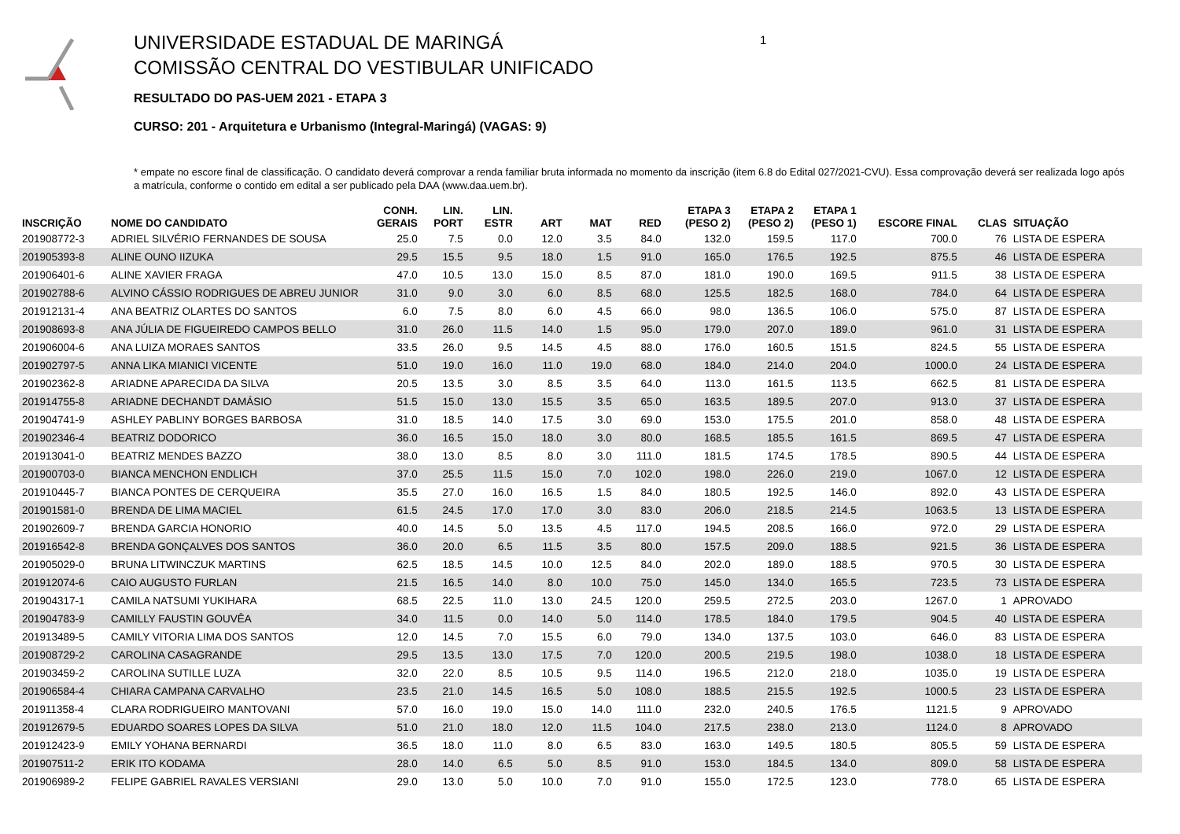UNIVERSIDADE ESTADUAL DE MARINGÁ
COMISSÃO CENTRAL DO VESTIBULAR UNIFICADO
RESULTADO DO PAS-UEM 2021 - ETAPA 3
CURSO: 201 - Arquitetura e Urbanismo (Integral-Maringá) (VAGAS: 9)
1
* empate no escore final de classificação. O candidato deverá comprovar a renda familiar bruta informada no momento da inscrição (item 6.8 do Edital 027/2021-CVU). Essa comprovação deverá ser realizada logo após a matrícula, conforme o contido em edital a ser publicado pela DAA (www.daa.uem.br).
| INSCRIÇÃO | NOME DO CANDIDATO | CONH. GERAIS | LIN. PORT | LIN. ESTR | ART | MAT | RED | ETAPA 3 (PESO 2) | ETAPA 2 (PESO 2) | ETAPA 1 (PESO 1) | ESCORE FINAL | CLAS | SITUAÇÃO |
| --- | --- | --- | --- | --- | --- | --- | --- | --- | --- | --- | --- | --- | --- |
| 201908772-3 | ADRIEL SILVÉRIO FERNANDES DE SOUSA | 25.0 | 7.5 | 0.0 | 12.0 | 3.5 | 84.0 | 132.0 | 159.5 | 117.0 | 700.0 | 76 | LISTA DE ESPERA |
| 201905393-8 | ALINE OUNO IIZUKA | 29.5 | 15.5 | 9.5 | 18.0 | 1.5 | 91.0 | 165.0 | 176.5 | 192.5 | 875.5 | 46 | LISTA DE ESPERA |
| 201906401-6 | ALINE XAVIER FRAGA | 47.0 | 10.5 | 13.0 | 15.0 | 8.5 | 87.0 | 181.0 | 190.0 | 169.5 | 911.5 | 38 | LISTA DE ESPERA |
| 201902788-6 | ALVINO CÁSSIO RODRIGUES DE ABREU JUNIOR | 31.0 | 9.0 | 3.0 | 6.0 | 8.5 | 68.0 | 125.5 | 182.5 | 168.0 | 784.0 | 64 | LISTA DE ESPERA |
| 201912131-4 | ANA BEATRIZ OLARTES DO SANTOS | 6.0 | 7.5 | 8.0 | 6.0 | 4.5 | 66.0 | 98.0 | 136.5 | 106.0 | 575.0 | 87 | LISTA DE ESPERA |
| 201908693-8 | ANA JÚLIA DE FIGUEIREDO CAMPOS BELLO | 31.0 | 26.0 | 11.5 | 14.0 | 1.5 | 95.0 | 179.0 | 207.0 | 189.0 | 961.0 | 31 | LISTA DE ESPERA |
| 201906004-6 | ANA LUIZA MORAES SANTOS | 33.5 | 26.0 | 9.5 | 14.5 | 4.5 | 88.0 | 176.0 | 160.5 | 151.5 | 824.5 | 55 | LISTA DE ESPERA |
| 201902797-5 | ANNA LIKA MIANICI VICENTE | 51.0 | 19.0 | 16.0 | 11.0 | 19.0 | 68.0 | 184.0 | 214.0 | 204.0 | 1000.0 | 24 | LISTA DE ESPERA |
| 201902362-8 | ARIADNE APARECIDA DA SILVA | 20.5 | 13.5 | 3.0 | 8.5 | 3.5 | 64.0 | 113.0 | 161.5 | 113.5 | 662.5 | 81 | LISTA DE ESPERA |
| 201914755-8 | ARIADNE DECHANDT DAMÁSIO | 51.5 | 15.0 | 13.0 | 15.5 | 3.5 | 65.0 | 163.5 | 189.5 | 207.0 | 913.0 | 37 | LISTA DE ESPERA |
| 201904741-9 | ASHLEY PABLINY BORGES BARBOSA | 31.0 | 18.5 | 14.0 | 17.5 | 3.0 | 69.0 | 153.0 | 175.5 | 201.0 | 858.0 | 48 | LISTA DE ESPERA |
| 201902346-4 | BEATRIZ DODORICO | 36.0 | 16.5 | 15.0 | 18.0 | 3.0 | 80.0 | 168.5 | 185.5 | 161.5 | 869.5 | 47 | LISTA DE ESPERA |
| 201913041-0 | BEATRIZ MENDES BAZZO | 38.0 | 13.0 | 8.5 | 8.0 | 3.0 | 111.0 | 181.5 | 174.5 | 178.5 | 890.5 | 44 | LISTA DE ESPERA |
| 201900703-0 | BIANCA MENCHON ENDLICH | 37.0 | 25.5 | 11.5 | 15.0 | 7.0 | 102.0 | 198.0 | 226.0 | 219.0 | 1067.0 | 12 | LISTA DE ESPERA |
| 201910445-7 | BIANCA PONTES DE CERQUEIRA | 35.5 | 27.0 | 16.0 | 16.5 | 1.5 | 84.0 | 180.5 | 192.5 | 146.0 | 892.0 | 43 | LISTA DE ESPERA |
| 201901581-0 | BRENDA DE LIMA MACIEL | 61.5 | 24.5 | 17.0 | 17.0 | 3.0 | 83.0 | 206.0 | 218.5 | 214.5 | 1063.5 | 13 | LISTA DE ESPERA |
| 201902609-7 | BRENDA GARCIA HONORIO | 40.0 | 14.5 | 5.0 | 13.5 | 4.5 | 117.0 | 194.5 | 208.5 | 166.0 | 972.0 | 29 | LISTA DE ESPERA |
| 201916542-8 | BRENDA GONÇALVES DOS SANTOS | 36.0 | 20.0 | 6.5 | 11.5 | 3.5 | 80.0 | 157.5 | 209.0 | 188.5 | 921.5 | 36 | LISTA DE ESPERA |
| 201905029-0 | BRUNA LITWINCZUK MARTINS | 62.5 | 18.5 | 14.5 | 10.0 | 12.5 | 84.0 | 202.0 | 189.0 | 188.5 | 970.5 | 30 | LISTA DE ESPERA |
| 201912074-6 | CAIO AUGUSTO FURLAN | 21.5 | 16.5 | 14.0 | 8.0 | 10.0 | 75.0 | 145.0 | 134.0 | 165.5 | 723.5 | 73 | LISTA DE ESPERA |
| 201904317-1 | CAMILA NATSUMI YUKIHARA | 68.5 | 22.5 | 11.0 | 13.0 | 24.5 | 120.0 | 259.5 | 272.5 | 203.0 | 1267.0 | 1 | APROVADO |
| 201904783-9 | CAMILLY FAUSTIN GOUVÊA | 34.0 | 11.5 | 0.0 | 14.0 | 5.0 | 114.0 | 178.5 | 184.0 | 179.5 | 904.5 | 40 | LISTA DE ESPERA |
| 201913489-5 | CAMILY VITORIA LIMA DOS SANTOS | 12.0 | 14.5 | 7.0 | 15.5 | 6.0 | 79.0 | 134.0 | 137.5 | 103.0 | 646.0 | 83 | LISTA DE ESPERA |
| 201908729-2 | CAROLINA CASAGRANDE | 29.5 | 13.5 | 13.0 | 17.5 | 7.0 | 120.0 | 200.5 | 219.5 | 198.0 | 1038.0 | 18 | LISTA DE ESPERA |
| 201903459-2 | CAROLINA SUTILLE LUZA | 32.0 | 22.0 | 8.5 | 10.5 | 9.5 | 114.0 | 196.5 | 212.0 | 218.0 | 1035.0 | 19 | LISTA DE ESPERA |
| 201906584-4 | CHIARA CAMPANA CARVALHO | 23.5 | 21.0 | 14.5 | 16.5 | 5.0 | 108.0 | 188.5 | 215.5 | 192.5 | 1000.5 | 23 | LISTA DE ESPERA |
| 201911358-4 | CLARA RODRIGUEIRO MANTOVANI | 57.0 | 16.0 | 19.0 | 15.0 | 14.0 | 111.0 | 232.0 | 240.5 | 176.5 | 1121.5 | 9 | APROVADO |
| 201912679-5 | EDUARDO SOARES LOPES DA SILVA | 51.0 | 21.0 | 18.0 | 12.0 | 11.5 | 104.0 | 217.5 | 238.0 | 213.0 | 1124.0 | 8 | APROVADO |
| 201912423-9 | EMILY YOHANA BERNARDI | 36.5 | 18.0 | 11.0 | 8.0 | 6.5 | 83.0 | 163.0 | 149.5 | 180.5 | 805.5 | 59 | LISTA DE ESPERA |
| 201907511-2 | ERIK ITO KODAMA | 28.0 | 14.0 | 6.5 | 5.0 | 8.5 | 91.0 | 153.0 | 184.5 | 134.0 | 809.0 | 58 | LISTA DE ESPERA |
| 201906989-2 | FELIPE GABRIEL RAVALES VERSIANI | 29.0 | 13.0 | 5.0 | 10.0 | 7.0 | 91.0 | 155.0 | 172.5 | 123.0 | 778.0 | 65 | LISTA DE ESPERA |